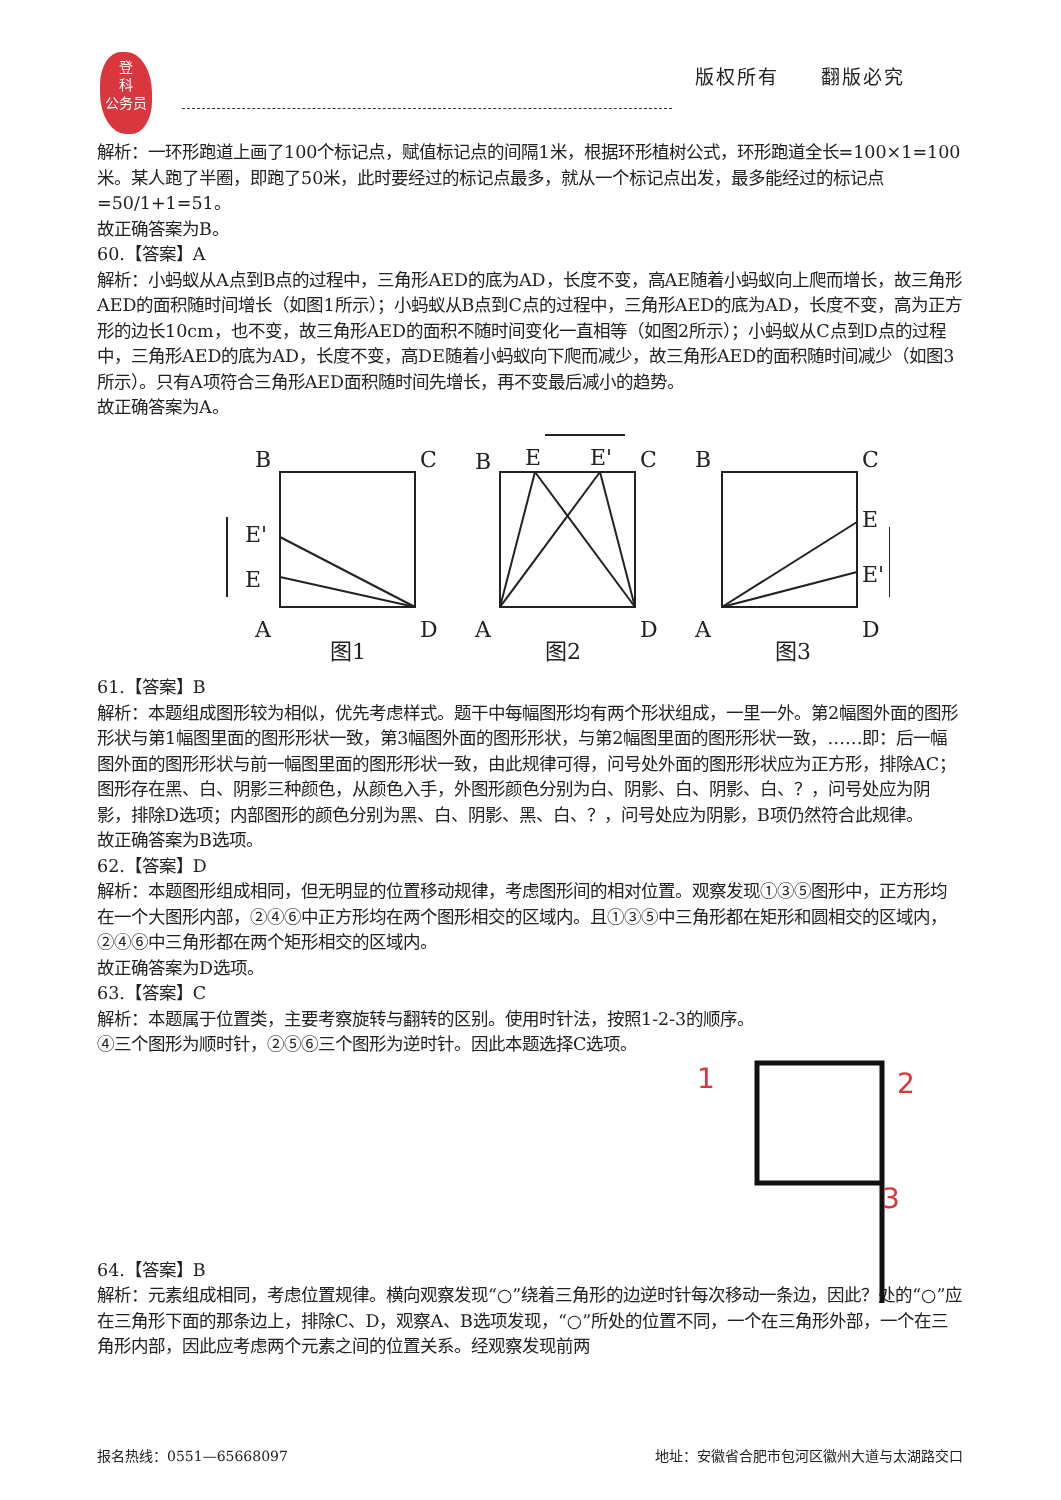登
科
公务员
版权所有　　翻版必究
解析：一环形跑道上画了100个标记点，赋值标记点的间隔1米，根据环形植树公式，环形跑道全长=100×1=100米。某人跑了半圈，即跑了50米，此时要经过的标记点最多，就从一个标记点出发，最多能经过的标记点=50/1+1=51。
故正确答案为B。
60.【答案】A
解析：小蚂蚁从A点到B点的过程中，三角形AED的底为AD，长度不变，高AE随着小蚂蚁向上爬而增长，故三角形AED的面积随时间增长（如图1所示）；小蚂蚁从B点到C点的过程中，三角形AED的底为AD，长度不变，高为正方形的边长10cm，也不变，故三角形AED的面积不随时间变化一直相等（如图2所示）；小蚂蚁从C点到D点的过程中，三角形AED的底为AD，长度不变，高DE随着小蚂蚁向下爬而减少，故三角形AED的面积随时间减少（如图3所示）。只有A项符合三角形AED面积随时间先增长，再不变最后减小的趋势。
故正确答案为A。
B
C
E'
E
A
D
图1
B
E
E'
C
A
D
图2
B
C
E
E'
A
D
图3
61.【答案】B
解析：本题组成图形较为相似，优先考虑样式。题干中每幅图形均有两个形状组成，一里一外。第2幅图外面的图形形状与第1幅图里面的图形形状一致，第3幅图外面的图形形状，与第2幅图里面的图形形状一致，……即：后一幅图外面的图形形状与前一幅图里面的图形形状一致，由此规律可得，问号处外面的图形形状应为正方形，排除AC；图形存在黑、白、阴影三种颜色，从颜色入手，外图形颜色分别为白、阴影、白、阴影、白、？，问号处应为阴影，排除D选项；内部图形的颜色分别为黑、白、阴影、黑、白、？，问号处应为阴影，B项仍然符合此规律。
故正确答案为B选项。
62.【答案】D
解析：本题图形组成相同，但无明显的位置移动规律，考虑图形间的相对位置。观察发现①③⑤图形中，正方形均在一个大图形内部，②④⑥中正方形均在两个图形相交的区域内。且①③⑤中三角形都在矩形和圆相交的区域内，②④⑥中三角形都在两个矩形相交的区域内。
故正确答案为D选项。
63.【答案】C
解析：本题属于位置类，主要考察旋转与翻转的区别。使用时针法，按照1-2-3的顺序。
④三个图形为顺时针，②⑤⑥三个图形为逆时针。因此本题选择C选项。
1
2
3
64.【答案】B
解析：元素组成相同，考虑位置规律。横向观察发现“○”绕着三角形的边逆时针每次移动一条边，因此？处的“○”应在三角形下面的那条边上，排除C、D，观察A、B选项发现，“○”所处的位置不同，一个在三角形外部，一个在三角形内部，因此应考虑两个元素之间的位置关系。经观察发现前两
报名热线：0551—65668097 地址：安徽省合肥市包河区徽州大道与太湖路交口